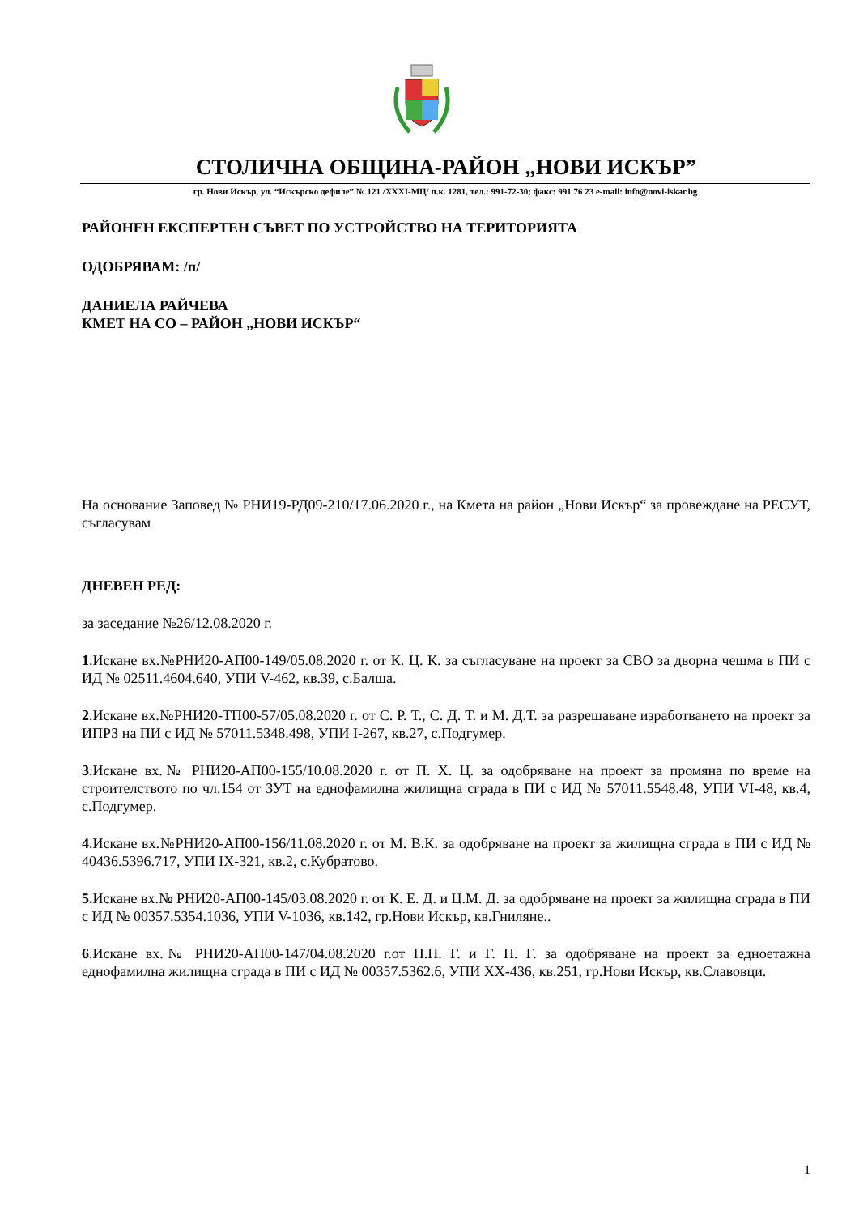СТОЛИЧНА ОБЩИНА-РАЙОН „НОВИ ИСКЪР”
гр. Нови Искър, ул. “Искърско дефиле” № 121 /XXXI-МЦ/ п.к. 1281, тел.: 991-72-30; факс: 991 76 23 e-mail: info@novi-iskar.bg
РАЙОНЕН ЕКСПЕРТЕН СЪВЕТ ПО УСТРОЙСТВО НА ТЕРИТОРИЯТА
ОДОБРЯВАМ: /п/
ДАНИЕЛА РАЙЧЕВА
КМЕТ НА СО – РАЙОН „НОВИ ИСКЪР“
На основание Заповед № РНИ19-РД09-210/17.06.2020 г., на Кмета на район „Нови Искър“ за провеждане на РЕСУТ, съгласувам
ДНЕВЕН РЕД:
за заседание №26/12.08.2020 г.
1.Искане вх.№РНИ20-АП00-149/05.08.2020 г. от К. Ц. К. за съгласуване на проект за СВО за дворна чешма в ПИ с ИД № 02511.4604.640, УПИ V-462, кв.39, с.Балша.
2.Искане вх.№РНИ20-ТП00-57/05.08.2020 г. от С. Р. Т., С. Д. Т. и М. Д.Т. за разрешаване изработването на проект за ИПРЗ на ПИ с ИД № 57011.5348.498, УПИ I-267, кв.27, с.Подгумер.
3.Искане вх.№ РНИ20-АП00-155/10.08.2020 г. от П. Х. Ц. за одобряване на проект за промяна по време на строителството по чл.154 от ЗУТ на еднофамилна жилищна сграда в ПИ с ИД № 57011.5548.48, УПИ VI-48, кв.4, с.Подгумер.
4.Искане вх.№РНИ20-АП00-156/11.08.2020 г. от М. В.К. за одобряване на проект за жилищна сграда в ПИ с ИД № 40436.5396.717, УПИ IX-321, кв.2, с.Кубратово.
5. Искане вх.№ РНИ20-АП00-145/03.08.2020 г. от К. Е. Д. и Ц.М. Д. за одобряване на проект за жилищна сграда в ПИ с ИД № 00357.5354.1036, УПИ V-1036, кв.142, гр.Нови Искър, кв.Гниляне..
6.Искане вх.№ РНИ20-АП00-147/04.08.2020 г.от П.П. Г. и Г. П. Г. за одобряване на проект за едноетажна еднофамилна жилищна сграда в ПИ с ИД № 00357.5362.6, УПИ XX-436, кв.251, гр.Нови Искър, кв.Славовци.
1